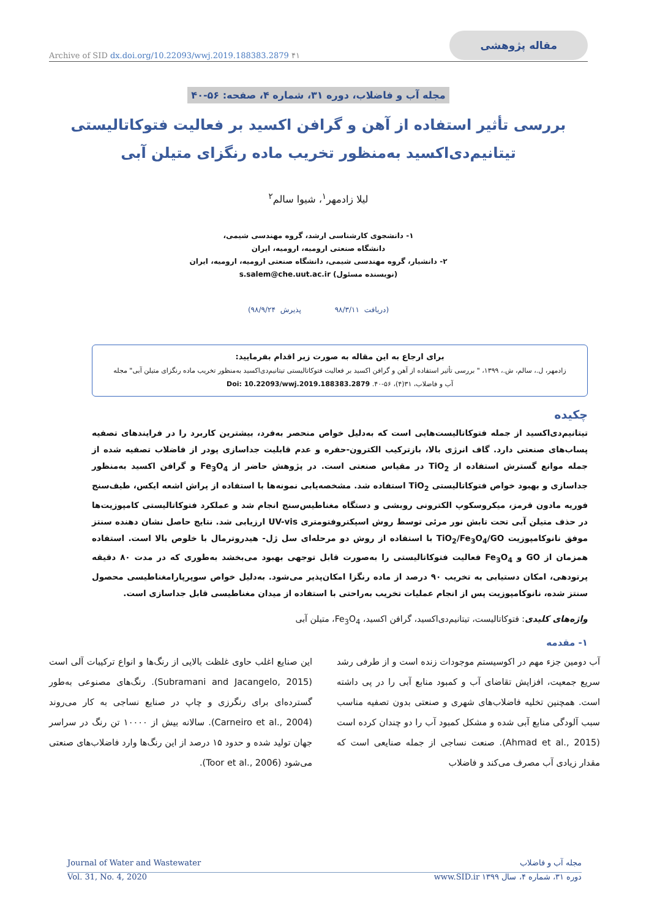Archive of SID dx.doi.org/10.22093/wwj.2019.188383.2879 ۴۱ مقاله پژوهشی
مجله آب و فاضلاب، دوره ۳۱، شماره ۴، صفحه: ۵۶-۴۰
بررسی تأثیر استفاده از آهن و گرافن اکسید بر فعالیت فتوکاتالیستی
تیتانیم‌دی‌اکسید به‌منظور تخریب ماده رنگزای متیلن آبی
لیلا زادمهر<sup>۱</sup>، شیوا سالم<sup>۲</sup>
۱- دانشجوی کارشناسی ارشد، گروه مهندسی شیمی،
دانشگاه صنعتی ارومیه، ارومیه، ایران
۲- دانشیار، گروه مهندسی شیمی، دانشگاه صنعتی ارومیه، ارومیه، ایران
(نویسنده مسئول) s.salem@che.uut.ac.ir
(دریافت ۹۸/۳/۱۱ پذیرش ۹۸/۹/۲۴)
برای ارجاع به این مقاله به صورت زیر اقدام بفرمایید:
زادمهر، ل.، سالم، ش.، ۱۳۹۹، " بررسی تأثیر استفاده از آهن و گرافن اکسید بر فعالیت فتوکاتالیستی تیتانیم‌دی‌اکسید به‌منظور تخریب ماده رنگزای متیلن آبی" مجله آب و فاضلاب، ۳۱(۴)، ۵۶-۴۰. Doi: 10.22093/wwj.2019.188383.2879
چکیده
تیتانیم‌دی‌اکسید از جمله فتوکاتالیست‌هایی است که به‌دلیل خواص منحصر به‌فرد، بیشترین کاربرد را در فرایندهای تصفیه پساب‌های صنعتی دارد. گاف انرژی بالا، بازترکیب الکترون-حفره و عدم قابلیت جداسازی پودر از فاضلاب تصفیه شده از جمله موانع گسترش استفاده از TiO<sub>2</sub> در مقیاس صنعتی است. در پژوهش حاضر از Fe<sub>3</sub>O<sub>4</sub> و گرافن اکسید به‌منظور جداسازی و بهبود خواص فتوکاتالیستی TiO<sub>2</sub> استفاده شد. مشخصه‌یابی نمونه‌ها با استفاده از پراش اشعه ایکس، طیف‌سنج فوریه مادون قرمز، میکروسکوپ الکترونی روبشی و دستگاه مغناطیس‌سنج انجام شد و عملکرد فتوکاتالیستی کامپوزیت‌ها در حذف متیلن آبی تحت تابش نور مرئی توسط روش اسپکتروفتومتری UV-vis ارزیابی شد. نتایج حاصل نشان دهنده سنتز موفق نانوکامپوزیت TiO<sub>2</sub>/Fe<sub>3</sub>O<sub>4</sub>/GO با استفاده از روش دو مرحله‌ای سل ژل- هیدروترمال با خلوص بالا است. استفاده همزمان از GO و Fe<sub>3</sub>O<sub>4</sub> فعالیت فتوکاتالیستی را به‌صورت قابل توجهی بهبود می‌بخشد به‌طوری که در مدت ۸۰ دقیقه پرتودهی، امکان دستیابی به تخریب ۹۰ درصد از ماده رنگزا امکان‌پذیر می‌شود. به‌دلیل خواص سوپرپارامغناطیسی محصول سنتز شده، نانوکامپوزیت پس از انجام عملیات تخریب به‌راحتی با استفاده از میدان مغناطیسی قابل جداسازی است.
واژه‌های کلیدی: فتوکاتالیست، تیتانیم‌دی‌اکسید، گرافن اکسید، Fe<sub>3</sub>O<sub>4</sub>، متیلن آبی
۱- مقدمه
آب دومین جزء مهم در اکوسیستم موجودات زنده است و از طرفی رشد سریع جمعیت، افزایش تقاضای آب و کمبود منابع آبی را در پی داشته است. همچنین تخلیه فاضلاب‌های شهری و صنعتی بدون تصفیه مناسب سبب آلودگی منابع آبی شده و مشکل کمبود آب را دو چندان کرده است (Ahmad et al., 2015). صنعت نساجی از جمله صنایعی است که مقدار زیادی آب مصرف می‌کند و فاضلاب
این صنایع اغلب حاوی غلظت بالایی از رنگ‌ها و انواع ترکیبات آلی است (Subramani and Jacangelo, 2015). رنگ‌های مصنوعی به‌طور گسترده‌ای برای رنگرزی و چاپ در صنایع نساجی به کار می‌روند (Carneiro et al., 2004). سالانه بیش از ۱۰۰۰۰ تن رنگ در سراسر جهان تولید شده و حدود ۱۵ درصد از این رنگ‌ها وارد فاضلاب‌های صنعتی می‌شود (Toor et al., 2006).
Journal of Water and Wastewater مجله آب و فاضلاب
Vol. 31, No. 4, 2020 دوره ۳۱، شماره ۴، سال ۱۳۹۹ www.SID.ir